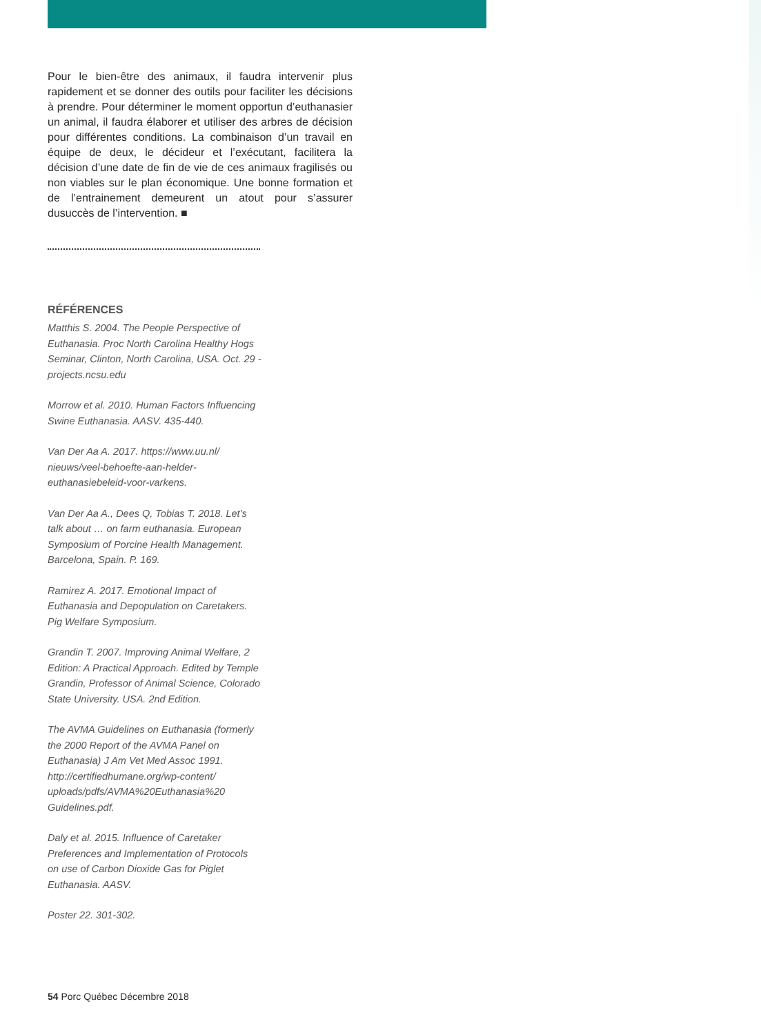Pour le bien-être des animaux, il faudra intervenir plus rapidement et se donner des outils pour faciliter les décisions à prendre. Pour déterminer le moment opportun d’euthanasier un animal, il faudra élaborer et utiliser des arbres de décision pour différentes conditions. La combinaison d’un travail en équipe de deux, le décideur et l’exécutant, facilitera la décision d’une date de fin de vie de ces animaux fragilisés ou non viables sur le plan économique. Une bonne formation et de l’entrainement demeurent un atout pour s’assurer dusuccès de l’intervention. ■
RÉFÉRENCES
Matthis S. 2004. The People Perspective of Euthanasia. Proc North Carolina Healthy Hogs Seminar, Clinton, North Carolina, USA. Oct. 29 - projects.ncsu.edu
Morrow et al. 2010. Human Factors Influencing Swine Euthanasia. AASV. 435-440.
Van Der Aa A. 2017. https://www.uu.nl/ nieuws/veel-behoefte-aan-helder-euthanasiebeleid-voor-varkens.
Van Der Aa A., Dees Q, Tobias T. 2018. Let’s talk about … on farm euthanasia. European Symposium of Porcine Health Management. Barcelona, Spain. P. 169.
Ramirez A. 2017. Emotional Impact of Euthanasia and Depopulation on Caretakers. Pig Welfare Symposium.
Grandin T. 2007. Improving Animal Welfare, 2 Edition: A Practical Approach. Edited by Temple Grandin, Professor of Animal Science, Colorado State University. USA. 2nd Edition.
The AVMA Guidelines on Euthanasia (formerly the 2000 Report of the AVMA Panel on Euthanasia) J Am Vet Med Assoc 1991. http://certifiedhumane.org/wp-content/ uploads/pdfs/AVMA%20Euthanasia%20 Guidelines.pdf.
Daly et al. 2015. Influence of Caretaker Preferences and Implementation of Protocols on use of Carbon Dioxide Gas for Piglet Euthanasia. AASV.
Poster 22. 301-302.
54 Porc Québec Décembre 2018